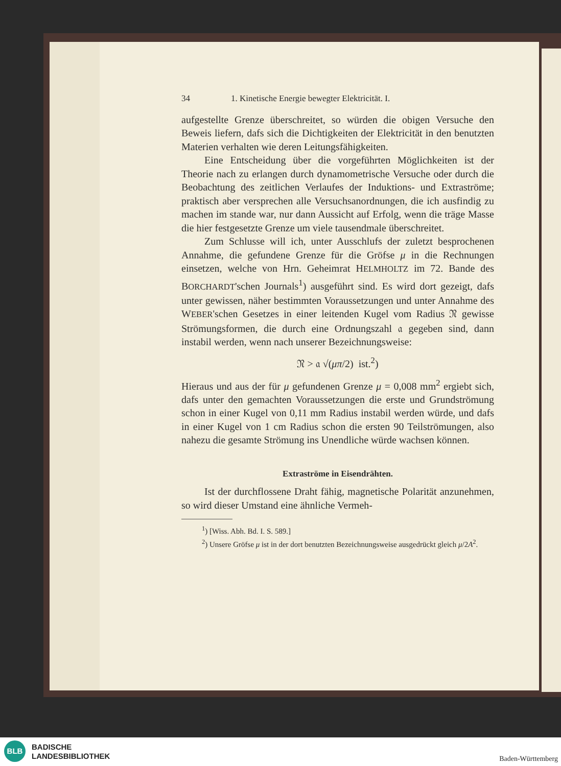34 1. Kinetische Energie bewegter Elektricität. I.
aufgestellte Grenze überschreitet, so würden die obigen Versuche den Beweis liefern, dafs sich die Dichtigkeiten der Elektricität in den benutzten Materien verhalten wie deren Leitungsfähigkeiten.
Eine Entscheidung über die vorgeführten Möglichkeiten ist der Theorie nach zu erlangen durch dynamometrische Versuche oder durch die Beobachtung des zeitlichen Verlaufes der Induktions- und Extraströme; praktisch aber versprechen alle Versuchsanordnungen, die ich ausfindig zu machen im stande war, nur dann Aussicht auf Erfolg, wenn die träge Masse die hier festgesetzte Grenze um viele tausendmale überschreitet.
Zum Schlusse will ich, unter Ausschlufs der zuletzt besprochenen Annahme, die gefundene Grenze für die Gröfse μ in die Rechnungen einsetzen, welche von Hrn. Geheimrat HELMHOLTZ im 72. Bande des BORCHARDT'schen Journals<sup>1</sup>) ausgeführt sind. Es wird dort gezeigt, dafs unter gewissen, näher bestimmten Voraussetzungen und unter Annahme des WEBER'schen Gesetzes in einer leitenden Kugel vom Radius 𝔑 gewisse Strömungsformen, die durch eine Ordnungszahl 𝔞 gegeben sind, dann instabil werden, wenn nach unserer Bezeichnungsweise:
𝔑 > 𝔞 √(μπ/2) ist.<sup>2</sup>)
Hieraus und aus der für μ gefundenen Grenze μ = 0,008 mm<sup>2</sup> ergiebt sich, dafs unter den gemachten Voraussetzungen die erste und Grundströmung schon in einer Kugel von 0,11 mm Radius instabil werden würde, und dafs in einer Kugel von 1 cm Radius schon die ersten 90 Teilströmungen, also nahezu die gesamte Strömung ins Unendliche würde wachsen können.
Extraströme in Eisendrähten.
Ist der durchflossene Draht fähig, magnetische Polarität anzunehmen, so wird dieser Umstand eine ähnliche Vermeh-
<sup>1</sup>) [Wiss. Abh. Bd. I. S. 589.]
<sup>2</sup>) Unsere Gröfse μ ist in der dort benutzten Bezeichnungsweise ausgedrückt gleich μ/2A<sup>2</sup>.
BLB
BADISCHE
LANDESBIBLIOTHEK
Baden-Württemberg